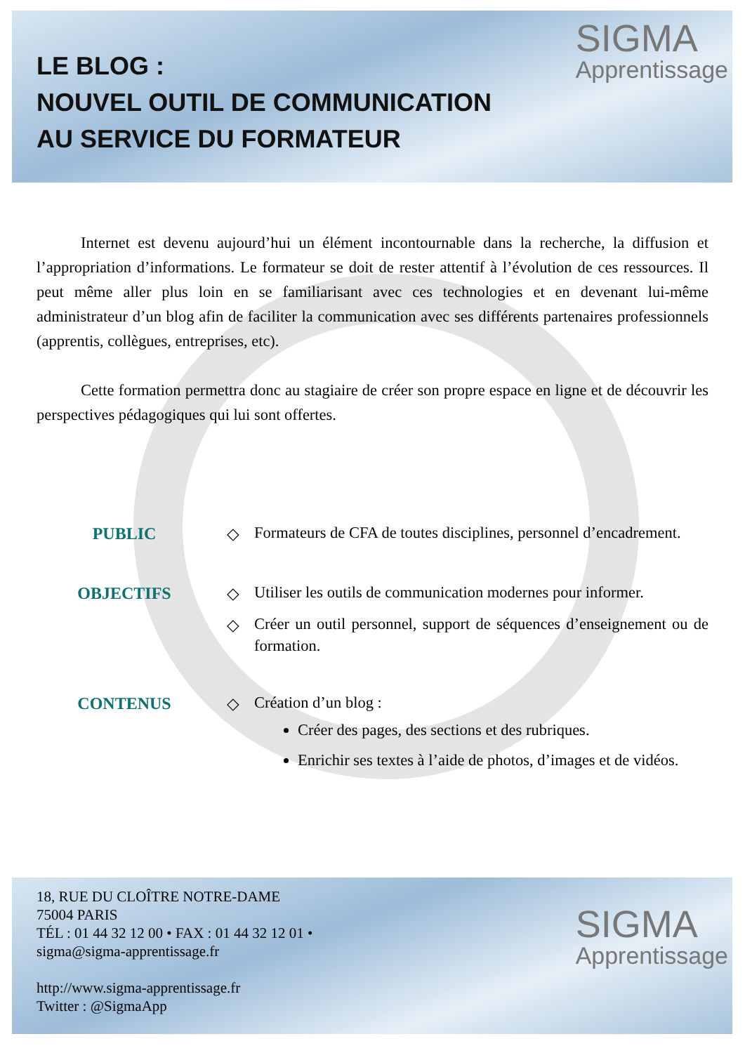LE BLOG :
NOUVEL OUTIL DE COMMUNICATION
AU SERVICE DU FORMATEUR
SIGMA
Apprentissage
Internet est devenu aujourd’hui un élément incontournable dans la recherche, la diffusion et l’appropriation d’informations. Le formateur se doit de rester attentif à l’évolution de ces ressources. Il peut même aller plus loin en se familiarisant avec ces technologies et en devenant lui-même administrateur d’un blog afin de faciliter la communication avec ses différents partenaires professionnels (apprentis, collègues, entreprises, etc).
Cette formation permettra donc au stagiaire de créer son propre espace en ligne et de découvrir les perspectives pédagogiques qui lui sont offertes.
PUBLIC ◇
Formateurs de CFA de toutes disciplines, personnel d’encadrement.
OBJECTIFS ◇
Utiliser les outils de communication modernes pour informer.
◇
Créer un outil personnel, support de séquences d’enseignement ou de formation.
CONTENUS ◇
Création d’un blog :
Créer des pages, des sections et des rubriques.
Enrichir ses textes à l’aide de photos, d’images et de vidéos.
18, RUE DU CLOÎTRE NOTRE-DAME
75004 PARIS
TÉL : 01 44 32 12 00 • FAX : 01 44 32 12 01 •
sigma@sigma-apprentissage.fr
http://www.sigma-apprentissage.fr
Twitter : @SigmaApp
SIGMA
Apprentissage